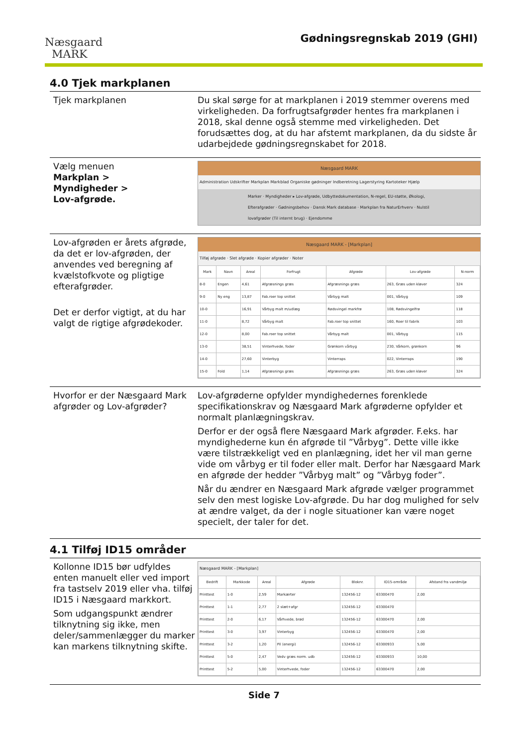Næsgaard
MARK
Gødningsregnskab 2019 (GHI)
4.0 Tjek markplanen
Tjek markplanen Du skal sørge for at markplanen i 2019 stemmer overens med virkeligheden. Da forfrugtsafgrøder hentes fra markplanen i 2018, skal denne også stemme med virkeligheden. Det forudsættes dog, at du har afstemt markplanen, da du sidste år udarbejdede gødningsregnskabet for 2018.
Vælg menuen
Markplan >
Myndigheder >
Lov-afgrøde.
Næsgaard MARK
Administration Udskrifter Markplan Markblad Organiske gødninger Indberetning Lagerstyring Kartoteker Hjælp
Marker · Myndigheder ▸ Lov-afgrøde, Udbyttedokumentation, N-regel, EU-støtte, Økologi, Efterafgrøder · Gødningsbehov · Dansk Mark database · Markplan fra NaturErhverv · Nulstil lovafgrøder (Til internt brug) · Ejendomme
Lov-afgrøden er årets afgrøde, da det er lov-afgrøden, der anvendes ved beregning af kvælstofkvote og pligtige efterafgrøder.
Det er derfor vigtigt, at du har valgt de rigtige afgrødekoder.
Næsgaard MARK - [Markplan]
Tilføj afgrøde · Slet afgrøde · Kopier afgrøder · Noter
| Mark | Navn | Areal | Forfrugt | Afgrøde | Lov-afgrøde | N-norm |
| --- | --- | --- | --- | --- | --- | --- |
| 8-0 | Engen | 4,61 | Afgræsnings græs | Afgræsnings græs | 263, Græs uden kløver | 324 |
| 9-0 | Ny eng | 13,87 | Fab.roer top snittet | Vårbyg malt | 001, Vårbyg | 109 |
| 10-0 | | 16,91 | Vårbyg malt m/udlæg | Rødsvingel markfrø | 108, Rødsvingelfrø | 118 |
| 11-0 | | 8,72 | Vårbyg malt | Fab.roer top snittet | 160, Roer til fabrik | 103 |
| 12-0 | | 8,00 | Fab.roer top snittet | Vårbyg malt | 001, Vårbyg | 115 |
| 13-0 | | 38,51 | Vinterhvede, foder | Grønkorn vårbyg | 230, Vårkorn, grønkorn | 96 |
| 14-0 | | 27,60 | Vinterbyg | Vinterraps | 022, Vinterraps | 190 |
| 15-0 | Fold | 1,14 | Afgræsnings græs | Afgræsnings græs | 263, Græs uden kløver | 324 |
Hvorfor er der Næsgaard Mark afgrøder og Lov-afgrøder?
Lov-afgrøderne opfylder myndighedernes forenklede specifikationskrav og Næsgaard Mark afgrøderne opfylder et normalt planlægningskrav.
Derfor er der også flere Næsgaard Mark afgrøder. F.eks. har myndighederne kun én afgrøde til ”Vårbyg”. Dette ville ikke være tilstrækkeligt ved en planlægning, idet her vil man gerne vide om vårbyg er til foder eller malt. Derfor har Næsgaard Mark en afgrøde der hedder ”Vårbyg malt” og ”Vårbyg foder”.
Når du ændrer en Næsgaard Mark afgrøde vælger programmet selv den mest logiske Lov-afgrøde. Du har dog mulighed for selv at ændre valget, da der i nogle situationer kan være noget specielt, der taler for det.
4.1 Tilføj ID15 områder
Kollonne ID15 bør udfyldes enten manuelt eller ved import fra tastselv 2019 eller vha. tilføj ID15 i Næsgaard markkort.
Som udgangspunkt ændrer tilknytning sig ikke, men deler/sammenlægger du marker kan markens tilknytning skifte.
Næsgaard MARK - [Markplan]
| Bedrift | Markkode | Areal | Afgrøde | Bloknr. | ID15-område | Afstand fra vandmiljø |
| --- | --- | --- | --- | --- | --- | --- |
| Printtest | 1-0 | 2,59 | Markærter | 132456-12 | 63300470 | 2,00 |
| Printtest | 1-1 | 2,77 | 2 slæt+afgr | 132456-12 | 63300470 | |
| Printtest | 2-0 | 6,17 | Vårhvede, brød | 132456-12 | 63300470 | 2,00 |
| Printtest | 3-0 | 3,97 | Vinterbyg | 132456-12 | 63300470 | 2,00 |
| Printtest | 3-2 | 1,20 | Pil (energi) | 132456-12 | 63300933 | 5,00 |
| Printtest | 5-0 | 2,47 | Vedv græs norm. udb | 132456-12 | 63300933 | 10,00 |
| Printtest | 5-2 | 5,00 | Vinterhvede, foder | 132456-12 | 63300470 | 2,00 |
Side 7